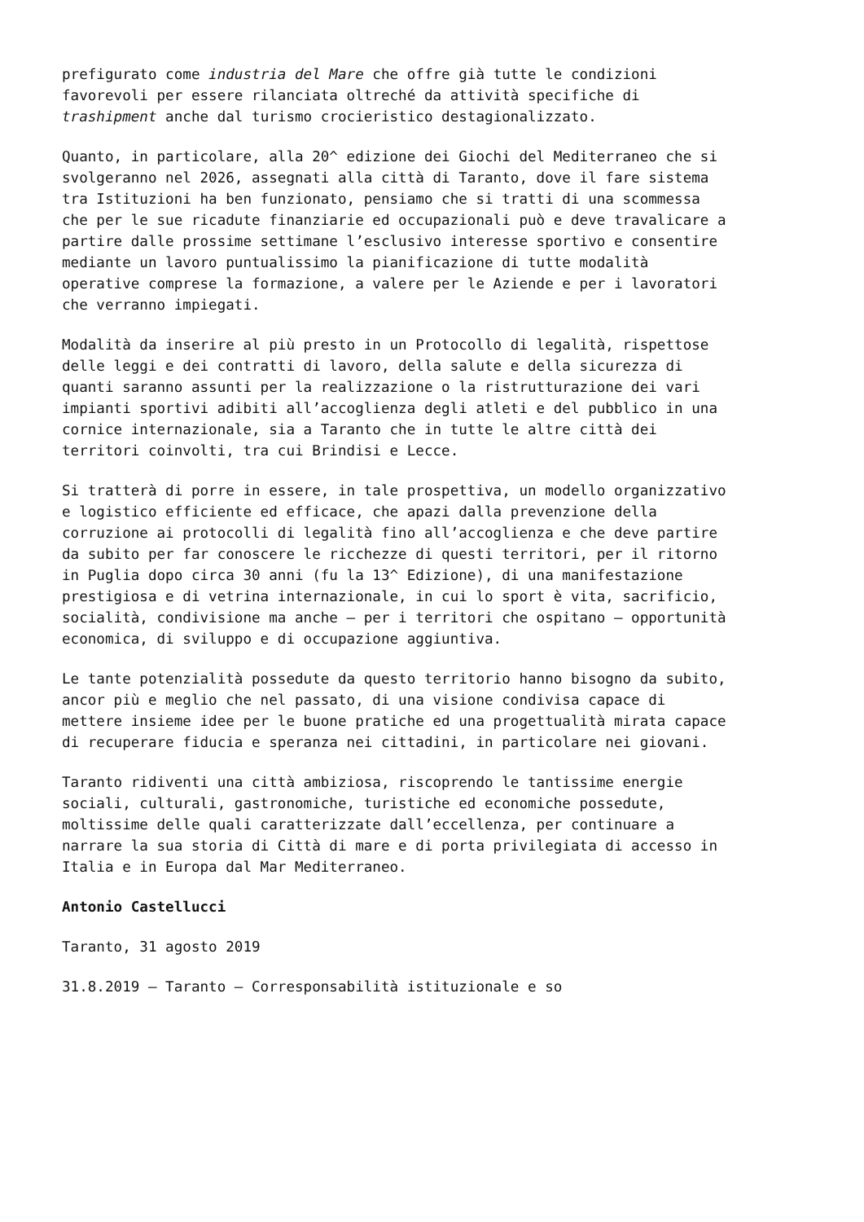prefigurato come industria del Mare che offre già tutte le condizioni favorevoli per essere rilanciata oltreché da attività specifiche di trashipment anche dal turismo crocieristico destagionalizzato.
Quanto, in particolare, alla 20^ edizione dei Giochi del Mediterraneo che si svolgeranno nel 2026, assegnati alla città di Taranto, dove il fare sistema tra Istituzioni ha ben funzionato, pensiamo che si tratti di una scommessa che per le sue ricadute finanziarie ed occupazionali può e deve travalicare a partire dalle prossime settimane l’esclusivo interesse sportivo e consentire mediante un lavoro puntualissimo la pianificazione di tutte modalità operative comprese la formazione, a valere per le Aziende e per i lavoratori che verranno impiegati.
Modalità da inserire al più presto in un Protocollo di legalità, rispettose delle leggi e dei contratti di lavoro, della salute e della sicurezza di quanti saranno assunti per la realizzazione o la ristrutturazione dei vari impianti sportivi adibiti all’accoglienza degli atleti e del pubblico in una cornice internazionale, sia a Taranto che in tutte le altre città dei territori coinvolti, tra cui Brindisi e Lecce.
Si tratterà di porre in essere, in tale prospettiva, un modello organizzativo e logistico efficiente ed efficace, che apazi dalla prevenzione della corruzione ai protocolli di legalità fino all’accoglienza e che deve partire da subito per far conoscere le ricchezze di questi territori, per il ritorno in Puglia dopo circa 30 anni (fu la 13^ Edizione), di una manifestazione prestigiosa e di vetrina internazionale, in cui lo sport è vita, sacrificio, socialità, condivisione ma anche – per i territori che ospitano – opportunità economica, di sviluppo e di occupazione aggiuntiva.
Le tante potenzialità possedute da questo territorio hanno bisogno da subito, ancor più e meglio che nel passato, di una visione condivisa capace di mettere insieme idee per le buone pratiche ed una progettualità mirata capace di recuperare fiducia e speranza nei cittadini, in particolare nei giovani.
Taranto ridiventi una città ambiziosa, riscoprendo le tantissime energie sociali, culturali, gastronomiche, turistiche ed economiche possedute, moltissime delle quali caratterizzate dall’eccellenza, per continuare a narrare la sua storia di Città di mare e di porta privilegiata di accesso in Italia e in Europa dal Mar Mediterraneo.
Antonio Castellucci
Taranto, 31 agosto 2019
31.8.2019 – Taranto – Corresponsabilità istituzionale e so